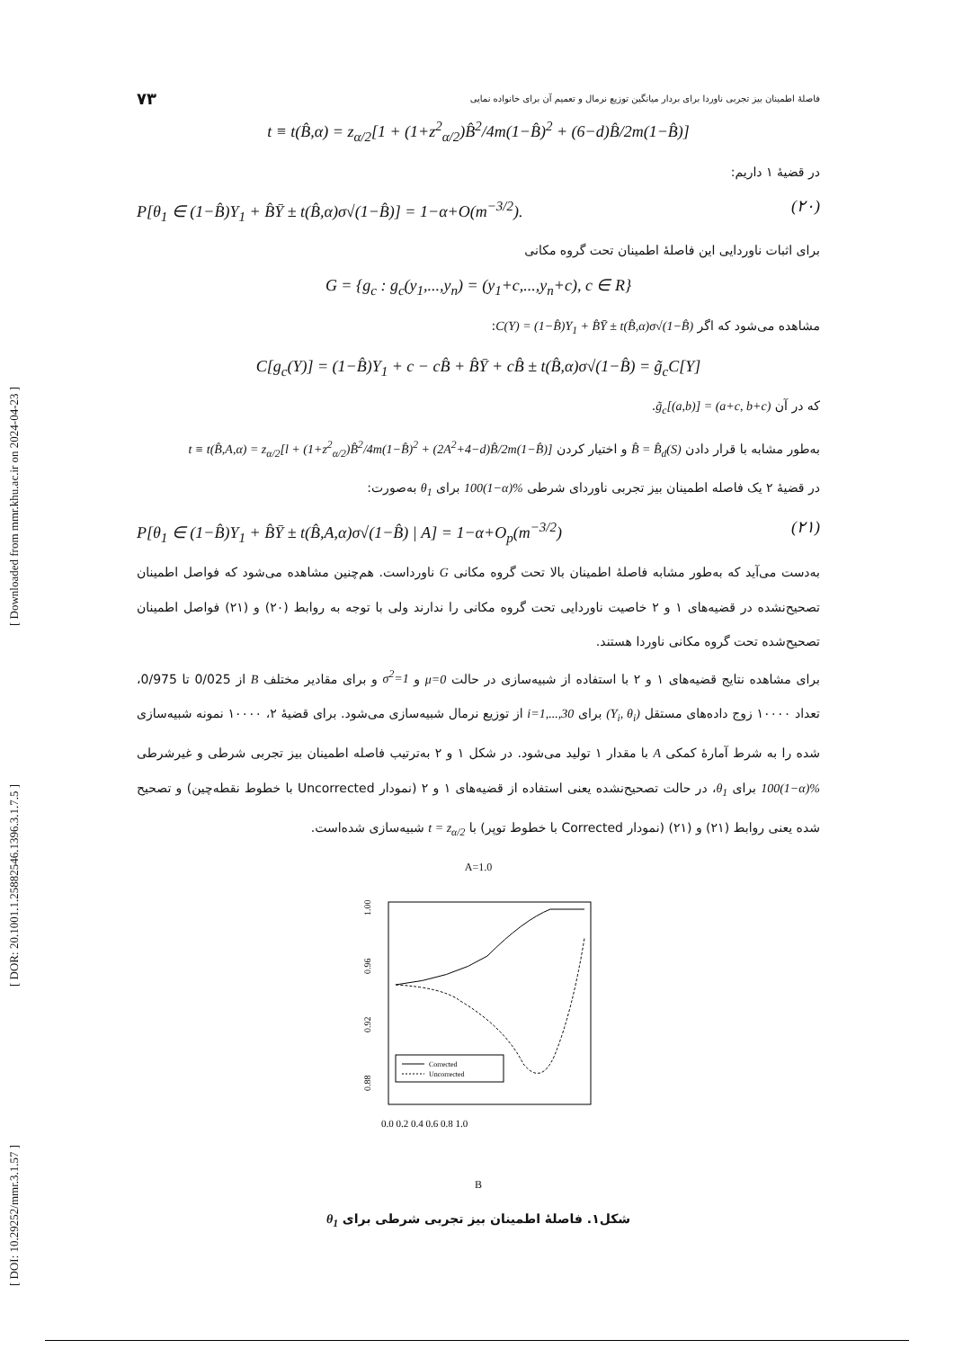[ DOI: 10.29252/mmr.3.1.57 ] [ DOR: 20.1001.1.25882546.1396.3.1.7.5 ] [ Downloaded from mmr.khu.ac.ir on 2024-04-23 ]
فاصلهٔ اطمینان بیز تجربی ناوردا برای بردار میانگین توزیع نرمال و تعمیم آن برای خانواده نمایی ۷۳
t ≡ t(B̂,α) = z<sub>α/2</sub>[1 + (1+z<sup>2</sup><sub>α/2</sub>)B̂<sup>2</sup>/4m(1−B̂)<sup>2</sup> + (6−d)B̂/2m(1−B̂)]
در قضیهٔ ۱ داریم:
P[θ<sub>1</sub> ∈ (1−B̂)Y<sub>1</sub> + B̂Ȳ ± t(B̂,α)σ√(1−B̂)] = 1−α+O(m<sup>−3/2</sup>). (۲۰)
برای اثبات ناوردایی این فاصلهٔ اطمینان تحت گروه مکانی
G = {g<sub>c</sub> : g<sub>c</sub>(y<sub>1</sub>,...,y<sub>n</sub>) = (y<sub>1</sub>+c,...,y<sub>n</sub>+c), c ∈ R}
مشاهده می‌شود که اگر C(Y) = (1−B̂)Y<sub>1</sub> + B̂Ȳ ± t(B̂,α)σ√(1−B̂):
C[g<sub>c</sub>(Y)] = (1−B̂)Y<sub>1</sub> + c − cB̂ + B̂Ȳ + cB̂ ± t(B̂,α)σ√(1−B̂) = g̃<sub>c</sub>C[Y]
که در آن g̃<sub>c</sub>[(a,b)] = (a+c, b+c).
به‌طور مشابه با قرار دادن B̂ = B̂<sub>d</sub>(S) و اختیار کردن t ≡ t(B̂,A,α) = z<sub>α/2</sub>[l + (1+z<sup>2</sup><sub>α/2</sub>)B̂<sup>2</sup>/4m(1−B̂)<sup>2</sup> + (2A<sup>2</sup>+4−d)B̂/2m(1−B̂)]
در قضیهٔ ۲ یک فاصله اطمینان بیز تجربی ناوردای شرطی 100(1−α)% برای θ<sub>1</sub> به‌صورت:
P[θ<sub>1</sub> ∈ (1−B̂)Y<sub>1</sub> + B̂Ȳ ± t(B̂,A,α)σ√(1−B̂) | A] = 1−α+O<sub>p</sub>(m<sup>−3/2</sup>) (۲۱)
به‌دست می‌آید که به‌طور مشابه فاصلهٔ اطمینان بالا تحت گروه مکانی G ناورداست. هم‌چنین مشاهده می‌شود که فواصل اطمینان تصحیح‌نشده در قضیه‌های ۱ و ۲ خاصیت ناوردایی تحت گروه مکانی را ندارند ولی با توجه به روابط (۲۰) و (۲۱) فواصل اطمینان تصحیح‌شده تحت گروه مکانی ناوردا هستند.
برای مشاهده نتایج قضیه‌های ۱ و ۲ با استفاده از شبیه‌سازی در حالت μ=0 و σ<sup>2</sup>=1 و برای مقادیر مختلف B از 0/025 تا 0/975، تعداد ۱۰۰۰۰ زوج داده‌های مستقل (Y<sub>i</sub>, θ<sub>i</sub>) برای i=1,...,30 از توزیع نرمال شبیه‌سازی می‌شود. برای قضیهٔ ۲، ۱۰۰۰۰ نمونه شبیه‌سازی شده را به شرط آمارهٔ کمکی A با مقدار ۱ تولید می‌شود. در شکل ۱ و ۲ به‌ترتیب فاصله اطمینان بیز تجربی شرطی و غیرشرطی 100(1−α)% برای θ<sub>1</sub>، در حالت تصحیح‌نشده یعنی استفاده از قضیه‌های ۱ و ۲ (نمودار Uncorrected با خطوط نقطه‌چین) و تصحیح شده یعنی روابط (۲۱) و (۲۱) (نمودار Corrected با خطوط توپر) با t = z<sub>α/2</sub> شبیه‌سازی شده‌است.
A=1.0
Corrected
Uncorrected
1.00
0.96
0.92
0.88
0.0 0.2 0.4 0.6 0.8 1.0
B
شکل۱. فاصلهٔ اطمینان بیز تجربی شرطی برای θ<sub>1</sub>